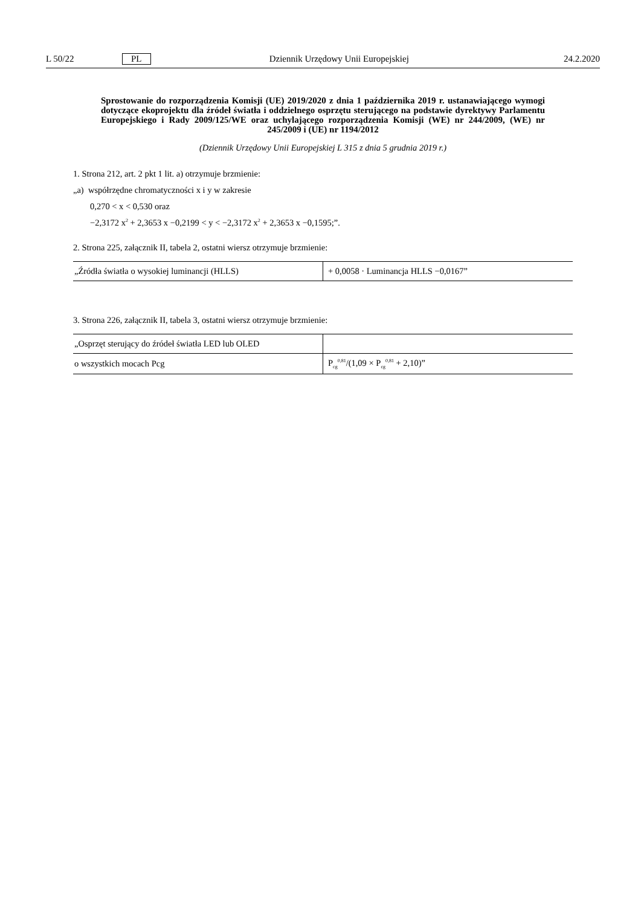L 50/22 PL Dziennik Urzędowy Unii Europejskiej 24.2.2020
Sprostowanie do rozporządzenia Komisji (UE) 2019/2020 z dnia 1 października 2019 r. ustanawiającego wymogi dotyczące ekoprojektu dla źródeł światła i oddzielnego osprzętu sterującego na podstawie dyrektywy Parlamentu Europejskiego i Rady 2009/125/WE oraz uchylającego rozporządzenia Komisji (WE) nr 244/2009, (WE) nr 245/2009 i (UE) nr 1194/2012
(Dziennik Urzędowy Unii Europejskiej L 315 z dnia 5 grudnia 2019 r.)
1. Strona 212, art. 2 pkt 1 lit. a) otrzymuje brzmienie:
„a) współrzędne chromatyczności x i y w zakresie
0,270 < x < 0,530 oraz
−2,3172 x<sup>2</sup> + 2,3653 x −0,2199 < y < −2,3172 x<sup>2</sup> + 2,3653 x −0,1595;”.
2. Strona 225, załącznik II, tabela 2, ostatni wiersz otrzymuje brzmienie:
| „Źródła światła o wysokiej luminancji (HLLS) | + 0,0058 · Luminancja HLLS −0,0167” |
3. Strona 226, załącznik II, tabela 3, ostatni wiersz otrzymuje brzmienie:
| „Osprzęt sterujący do źródeł światła LED lub OLED | |
| o wszystkich mocach Pcg | P<sub>cg</sub><sup>0,81</sup>/(1,09 × P<sub>cg</sub><sup>0,81</sup> + 2,10)” |